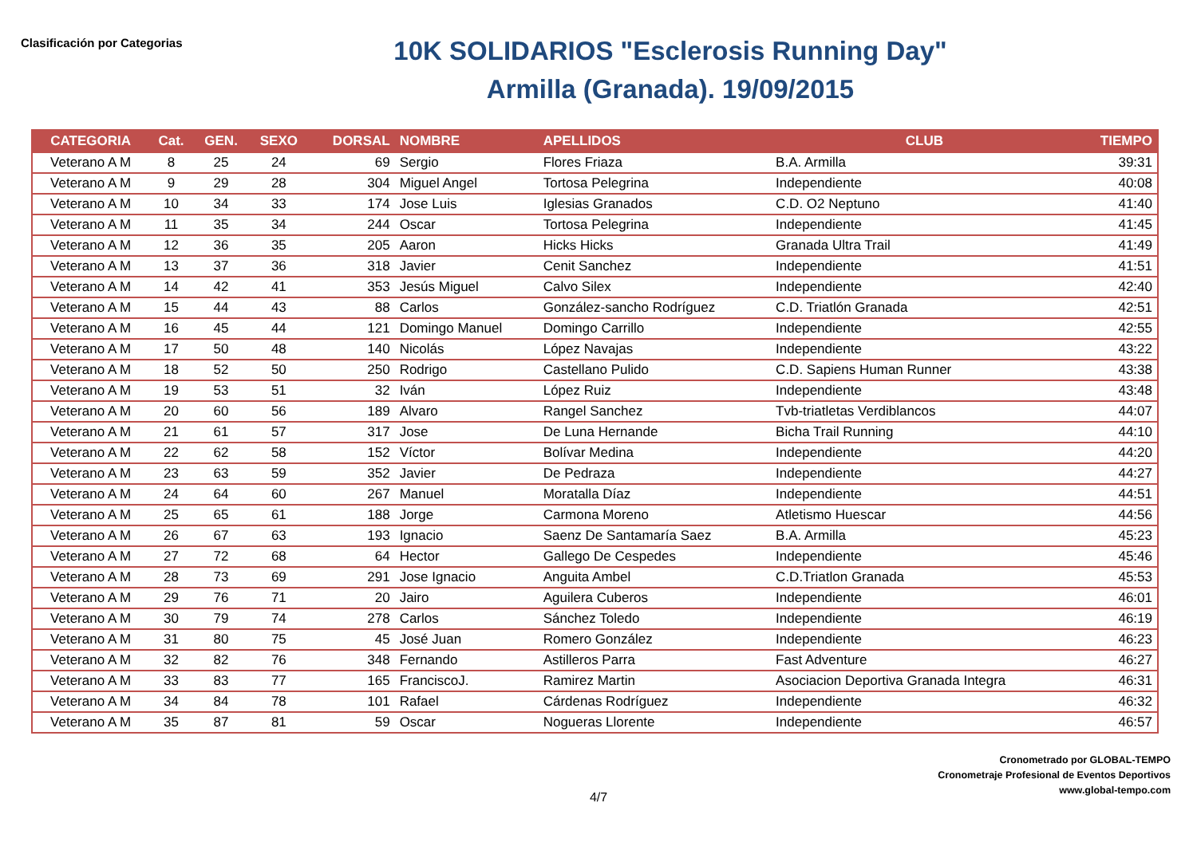Clasificación por Categorias
10K SOLIDARIOS "Esclerosis Running Day"
Armilla (Granada). 19/09/2015
| CATEGORIA | Cat. | GEN. | SEXO | DORSAL | NOMBRE | APELLIDOS | CLUB | TIEMPO |
| --- | --- | --- | --- | --- | --- | --- | --- | --- |
| Veterano A M | 8 | 25 | 24 | 69 | Sergio | Flores Friaza | B.A. Armilla | 39:31 |
| Veterano A M | 9 | 29 | 28 | 304 | Miguel Angel | Tortosa Pelegrina | Independiente | 40:08 |
| Veterano A M | 10 | 34 | 33 | 174 | Jose Luis | Iglesias Granados | C.D. O2 Neptuno | 41:40 |
| Veterano A M | 11 | 35 | 34 | 244 | Oscar | Tortosa Pelegrina | Independiente | 41:45 |
| Veterano A M | 12 | 36 | 35 | 205 | Aaron | Hicks Hicks | Granada Ultra Trail | 41:49 |
| Veterano A M | 13 | 37 | 36 | 318 | Javier | Cenit Sanchez | Independiente | 41:51 |
| Veterano A M | 14 | 42 | 41 | 353 | Jesús Miguel | Calvo Silex | Independiente | 42:40 |
| Veterano A M | 15 | 44 | 43 | 88 | Carlos | González-sancho Rodríguez | C.D. Triatlón Granada | 42:51 |
| Veterano A M | 16 | 45 | 44 | 121 | Domingo Manuel | Domingo Carrillo | Independiente | 42:55 |
| Veterano A M | 17 | 50 | 48 | 140 | Nicolás | López Navajas | Independiente | 43:22 |
| Veterano A M | 18 | 52 | 50 | 250 | Rodrigo | Castellano Pulido | C.D. Sapiens Human Runner | 43:38 |
| Veterano A M | 19 | 53 | 51 | 32 | Iván | López Ruiz | Independiente | 43:48 |
| Veterano A M | 20 | 60 | 56 | 189 | Alvaro | Rangel Sanchez | Tvb-triatletas Verdiblancos | 44:07 |
| Veterano A M | 21 | 61 | 57 | 317 | Jose | De Luna Hernande | Bicha Trail Running | 44:10 |
| Veterano A M | 22 | 62 | 58 | 152 | Víctor | Bolívar Medina | Independiente | 44:20 |
| Veterano A M | 23 | 63 | 59 | 352 | Javier | De Pedraza | Independiente | 44:27 |
| Veterano A M | 24 | 64 | 60 | 267 | Manuel | Moratalla Díaz | Independiente | 44:51 |
| Veterano A M | 25 | 65 | 61 | 188 | Jorge | Carmona Moreno | Atletismo Huescar | 44:56 |
| Veterano A M | 26 | 67 | 63 | 193 | Ignacio | Saenz De Santamaría Saez | B.A. Armilla | 45:23 |
| Veterano A M | 27 | 72 | 68 | 64 | Hector | Gallego De Cespedes | Independiente | 45:46 |
| Veterano A M | 28 | 73 | 69 | 291 | Jose Ignacio | Anguita Ambel | C.D.Triatlon Granada | 45:53 |
| Veterano A M | 29 | 76 | 71 | 20 | Jairo | Aguilera Cuberos | Independiente | 46:01 |
| Veterano A M | 30 | 79 | 74 | 278 | Carlos | Sánchez Toledo | Independiente | 46:19 |
| Veterano A M | 31 | 80 | 75 | 45 | José Juan | Romero González | Independiente | 46:23 |
| Veterano A M | 32 | 82 | 76 | 348 | Fernando | Astilleros Parra | Fast Adventure | 46:27 |
| Veterano A M | 33 | 83 | 77 | 165 | FranciscoJ. | Ramirez Martin | Asociacion Deportiva Granada Integra | 46:31 |
| Veterano A M | 34 | 84 | 78 | 101 | Rafael | Cárdenas Rodríguez | Independiente | 46:32 |
| Veterano A M | 35 | 87 | 81 | 59 | Oscar | Nogueras Llorente | Independiente | 46:57 |
Cronometrado por GLOBAL-TEMPO
Cronometraje Profesional de Eventos Deportivos
www.global-tempo.com
4/7